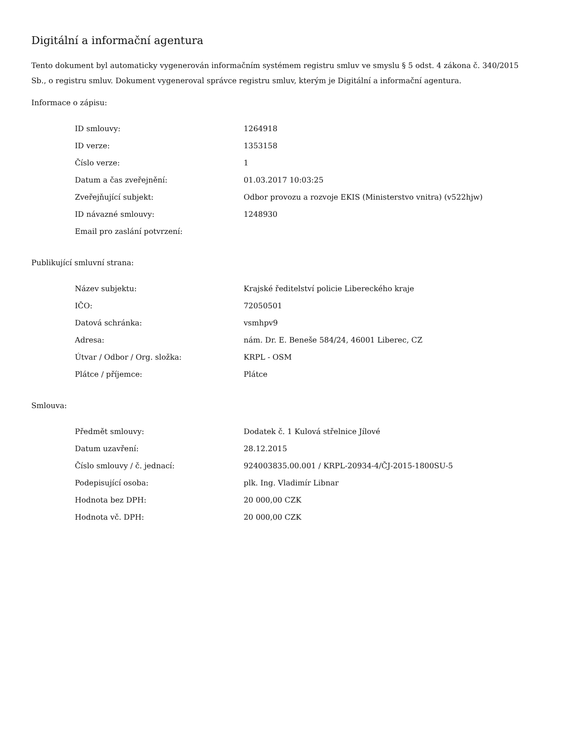Digitální a informační agentura
Tento dokument byl automaticky vygenerován informačním systémem registru smluv ve smyslu § 5 odst. 4 zákona č. 340/2015 Sb., o registru smluv. Dokument vygeneroval správce registru smluv, kterým je Digitální a informační agentura.
Informace o zápisu:
| ID smlouvy: | 1264918 |
| ID verze: | 1353158 |
| Číslo verze: | 1 |
| Datum a čas zveřejnění: | 01.03.2017 10:03:25 |
| Zveřejňující subjekt: | Odbor provozu a rozvoje EKIS (Ministerstvo vnitra) (v522hjw) |
| ID návazné smlouvy: | 1248930 |
| Email pro zaslání potvrzení: | |
Publikující smluvní strana:
| Název subjektu: | Krajské ředitelství policie Libereckého kraje |
| IČO: | 72050501 |
| Datová schránka: | vsmhpv9 |
| Adresa: | nám. Dr. E. Beneše 584/24, 46001 Liberec, CZ |
| Útvar / Odbor / Org. složka: | KRPL - OSM |
| Plátce / příjemce: | Plátce |
Smlouva:
| Předmět smlouvy: | Dodatek č. 1 Kulová střelnice Jílové |
| Datum uzavření: | 28.12.2015 |
| Číslo smlouvy / č. jednací: | 924003835.00.001 / KRPL-20934-4/ČJ-2015-1800SU-5 |
| Podepisující osoba: | plk. Ing. Vladimír Libnar |
| Hodnota bez DPH: | 20 000,00 CZK |
| Hodnota vč. DPH: | 20 000,00 CZK |